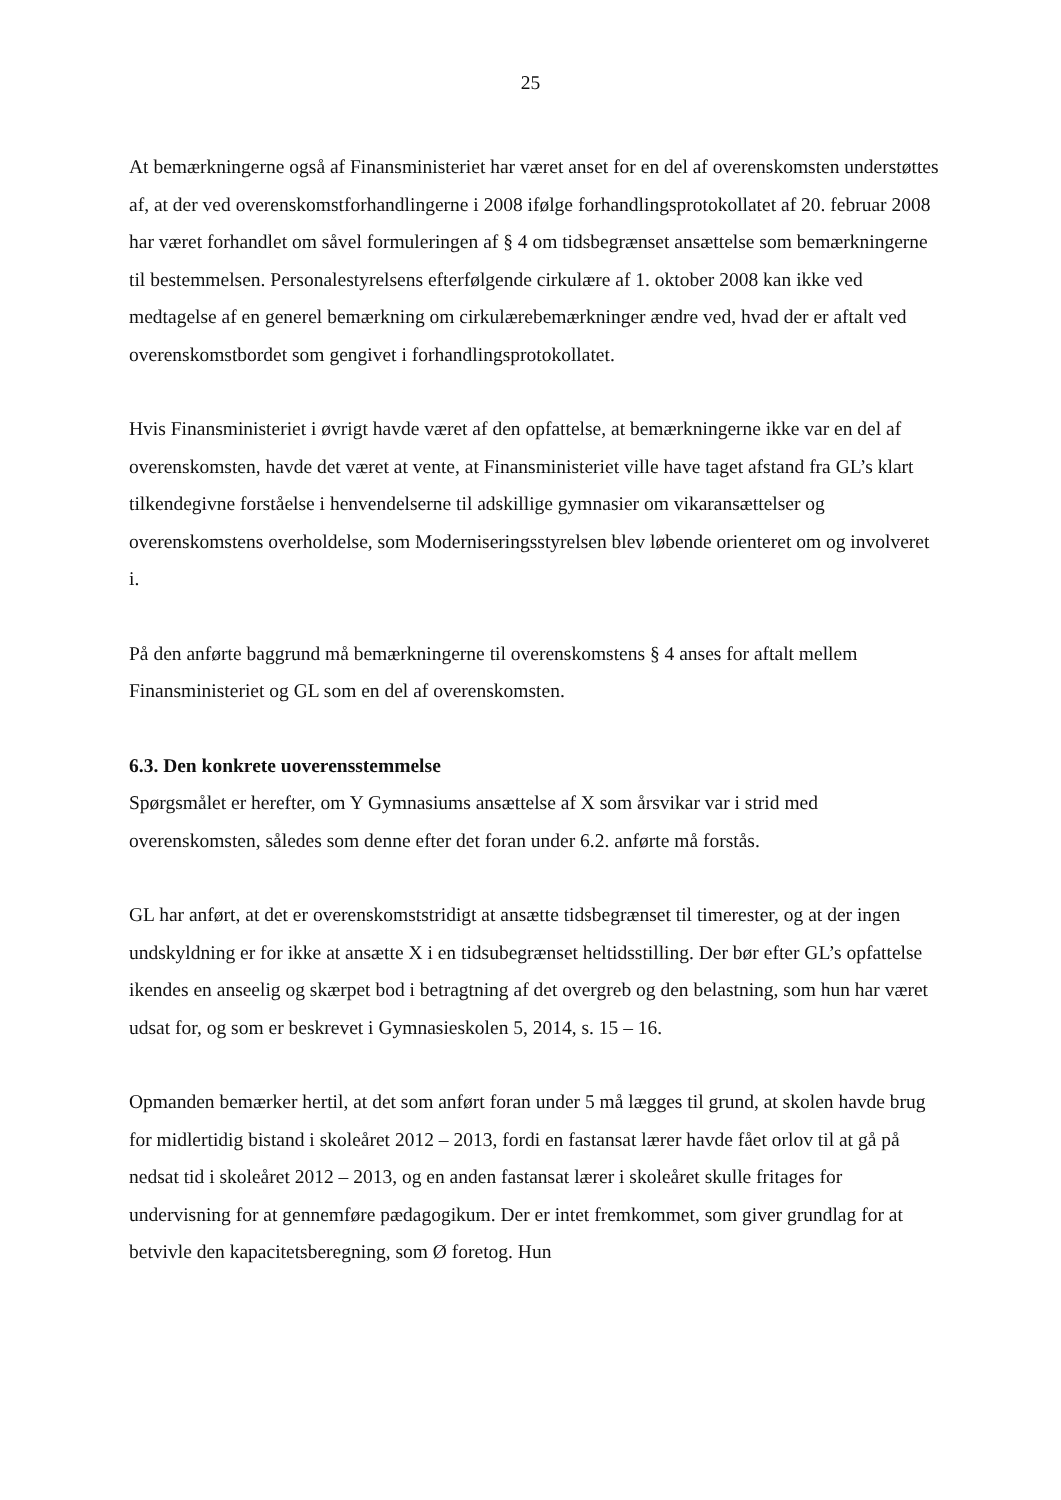25
At bemærkningerne også af Finansministeriet har været anset for en del af overenskomsten understøttes af, at der ved overenskomstforhandlingerne i 2008 ifølge forhandlingsprotokollatet af 20. februar 2008 har været forhandlet om såvel formuleringen af § 4 om tidsbegrænset ansættelse som bemærkningerne til bestemmelsen. Personalestyrelsens efterfølgende cirkulære af 1. oktober 2008 kan ikke ved medtagelse af en generel bemærkning om cirkulærebemærkninger ændre ved, hvad der er aftalt ved overenskomstbordet som gengivet i forhandlingsprotokollatet.
Hvis Finansministeriet i øvrigt havde været af den opfattelse, at bemærkningerne ikke var en del af overenskomsten, havde det været at vente, at Finansministeriet ville have taget afstand fra GL’s klart tilkendegivne forståelse i henvendelserne til adskillige gymnasier om vikaransættelser og overenskomstens overholdelse, som Moderniseringsstyrelsen blev løbende orienteret om og involveret i.
På den anførte baggrund må bemærkningerne til overenskomstens § 4 anses for aftalt mellem Finansministeriet og GL som en del af overenskomsten.
6.3. Den konkrete uoverensstemmelse
Spørgsmålet er herefter, om Y Gymnasiums ansættelse af X som årsvikar var i strid med overenskomsten, således som denne efter det foran under 6.2. anførte må forstås.
GL har anført, at det er overenskomststridigt at ansætte tidsbegrænset til timerester, og at der ingen undskyldning er for ikke at ansætte X i en tidsubegrænset heltidsstilling. Der bør efter GL’s opfattelse ikendes en anseelig og skærpet bod i betragtning af det overgreb og den belastning, som hun har været udsat for, og som er beskrevet i Gymnasieskolen 5, 2014, s. 15 – 16.
Opmanden bemærker hertil, at det som anført foran under 5 må lægges til grund, at skolen havde brug for midlertidig bistand i skoleåret 2012 – 2013, fordi en fastansat lærer havde fået orlov til at gå på nedsat tid i skoleåret 2012 – 2013, og en anden fastansat lærer i skoleåret skulle fritages for undervisning for at gennemføre pædagogikum. Der er intet fremkommet, som giver grundlag for at betvivle den kapacitetsberegning, som Ø foretog. Hun